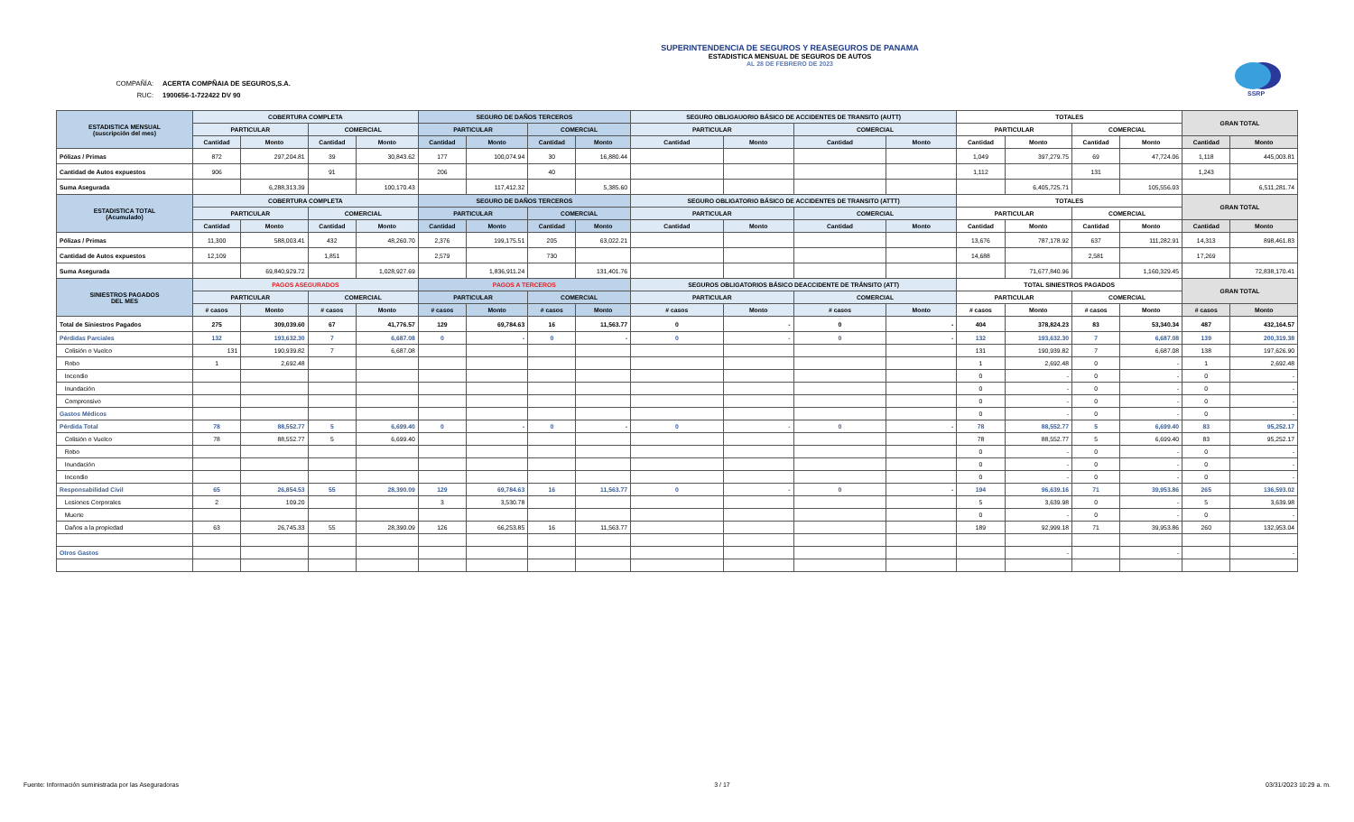SUPERINTENDENCIA DE SEGUROS Y REASEGUROS DE PANAMA
ESTADISTICA MENSUAL DE SEGUROS DE AUTOS
AL 28 DE FEBRERO DE 2023
SSRP
COMPAÑÍA: ACERTA COMPÑAIA DE SEGUROS,S.A.
RUC: 1900656-1-722422 DV 90
| ESTADISTICA MENSUAL (suscripción del mes) | COBERTURA COMPLETA | | | | SEGURO DE DAÑOS TERCEROS | | | | SEGURO OBLIGAUORIO BÁSICO DE ACCIDENTES DE TRANSITO (AUTT) | | | | TOTALES | | | | GRAN TOTAL | |
| --- | --- | --- | --- | --- | --- | --- | --- | --- | --- | --- | --- | --- | --- | --- | --- | --- | --- | --- |
| | PARTICULAR | | COMERCIAL | | PARTICULAR | | COMERCIAL | | PARTICULAR | | COMERCIAL | | PARTICULAR | | COMERCIAL | | | |
| | Cantidad | Monto | Cantidad | Monto | Cantidad | Monto | Cantidad | Monto | Cantidad | Monto | Cantidad | Monto | Cantidad | Monto | Cantidad | Monto | Cantidad | Monto |
| Pólizas / Primas | 872 | 297,204.81 | 39 | 30,843.62 | 177 | 100,074.94 | 30 | 16,880.44 | | | | | 1,049 | 397,279.75 | 69 | 47,724.06 | 1,118 | 445,003.81 |
| Cantidad de Autos expuestos | 906 | | 91 | | 206 | | 40 | | | | | | 1,112 | | 131 | | 1,243 | |
| Suma Asegurada | | 6,288,313.39 | | 100,170.43 | | 117,412.32 | | 5,385.60 | | | | | | 6,405,725.71 | | 105,556.03 | | 6,511,281.74 |
| ESTADISTICA TOTAL (Acumulado) | COBERTURA COMPLETA | | | | SEGURO DE DAÑOS TERCEROS | | | | SEGURO OBLIGATORIO BÁSICO DE ACCIDENTES DE TRANSITO (ATTT) | | | | TOTALES | | | | GRAN TOTAL | |
| | PARTICULAR | | COMERCIAL | | PARTICULAR | | COMERCIAL | | PARTICULAR | | COMERCIAL | | PARTICULAR | | COMERCIAL | | | |
| | Cantidad | Monto | Cantidad | Monto | Cantidad | Monto | Cantidad | Monto | Cantidad | Monto | Cantidad | Monto | Cantidad | Monto | Cantidad | Monto | Cantidad | Monto |
| Pólizas / Primas | 11,300 | 588,003.41 | 432 | 48,260.70 | 2,376 | 199,175.51 | 205 | 63,022.21 | | | | | 13,676 | 787,178.92 | 637 | 111,282.91 | 14,313 | 898,461.83 |
| Cantidad de Autos expuestos | 12,109 | | 1,851 | | 2,579 | | 730 | | | | | | 14,688 | | 2,581 | | 17,269 | |
| Suma Asegurada | | 69,840,929.72 | | 1,028,927.69 | | 1,836,911.24 | | 131,401.76 | | | | | | 71,677,840.96 | | 1,160,329.45 | | 72,838,170.41 |
| SINIESTROS PAGADOS DEL MES | PAGOS ASEGURADOS | | | | PAGOS A TERCEROS | | | | SEGUROS OBLIGATORIOS BÁSICO DEACCIDENTE DE TRÁNSITO (ATT) | | | | TOTAL SINIESTROS PAGADOS | | | | GRAN TOTAL | |
| | PARTICULAR | | COMERCIAL | | PARTICULAR | | COMERCIAL | | PARTICULAR | | COMERCIAL | | PARTICULAR | | COMERCIAL | | | |
| | # casos | Monto | # casos | Monto | # casos | Monto | # casos | Monto | # casos | Monto | # casos | Monto | # casos | Monto | # casos | Monto | # casos | Monto |
| Total de Siniestros Pagados | 275 | 309,039.60 | 67 | 41,776.57 | 129 | 69,784.63 | 16 | 11,563.77 | 0 | - | 0 | - | 404 | 378,824.23 | 83 | 53,340.34 | 487 | 432,164.57 |
| Pérdidas Parciales | 132 | 193,632.30 | 7 | 6,687.08 | 0 | - | 0 | - | 0 | - | 0 | - | 132 | 193,632.30 | 7 | 6,687.08 | 139 | 200,319.38 |
| Colisión o Vuelco | 131 | 190,939.82 | 7 | 6,687.08 | | | | | | | | | 131 | 190,939.82 | 7 | 6,687.08 | 138 | 197,626.90 |
| Robo | 1 | 2,692.48 | | | | | | | | | | | 1 | 2,692.48 | 0 | - | 1 | 2,692.48 |
| Incendio | | | | | | | | | | | | | 0 | - | 0 | - | 0 | - |
| Inundación | | | | | | | | | | | | | 0 | - | 0 | - | 0 | - |
| Comprensivo | | | | | | | | | | | | | 0 | - | 0 | - | 0 | - |
| Gastos Médicos | | | | | | | | | | | | | 0 | - | 0 | - | 0 | - |
| Pérdida Total | 78 | 88,552.77 | 5 | 6,699.40 | 0 | - | 0 | - | 0 | - | 0 | - | 78 | 88,552.77 | 5 | 6,699.40 | 83 | 95,252.17 |
| Colisión o Vuelco | 78 | 88,552.77 | 5 | 6,699.40 | | | | | | | | | 78 | 88,552.77 | 5 | 6,699.40 | 83 | 95,252.17 |
| Robo | | | | | | | | | | | | | 0 | - | 0 | - | 0 | - |
| Inundación | | | | | | | | | | | | | 0 | - | 0 | - | 0 | - |
| Incendio | | | | | | | | | | | | | 0 | - | 0 | - | 0 | - |
| Responsabilidad Civil | 65 | 26,854.53 | 55 | 28,390.09 | 129 | 69,784.63 | 16 | 11,563.77 | 0 | - | 0 | - | 194 | 96,639.16 | 71 | 39,953.86 | 265 | 136,593.02 |
| Lesiones Corporales | 2 | 109.20 | | | 3 | 3,530.78 | | | | | | | 5 | 3,639.98 | 0 | - | 5 | 3,639.98 |
| Muerte | | | | | | | | | | | | | 0 | - | 0 | - | 0 | - |
| Daños a la propiedad | 63 | 26,745.33 | 55 | 28,390.09 | 126 | 66,253.85 | 16 | 11,563.77 | | | | | 189 | 92,999.18 | 71 | 39,953.86 | 260 | 132,953.04 |
| Otros Gastos | | | | | | | | | | | | | | - | | - | | - |
Fuente: Información suministrada por las Aseguradoras 3 / 17 03/31/2023 10:29 a. m.